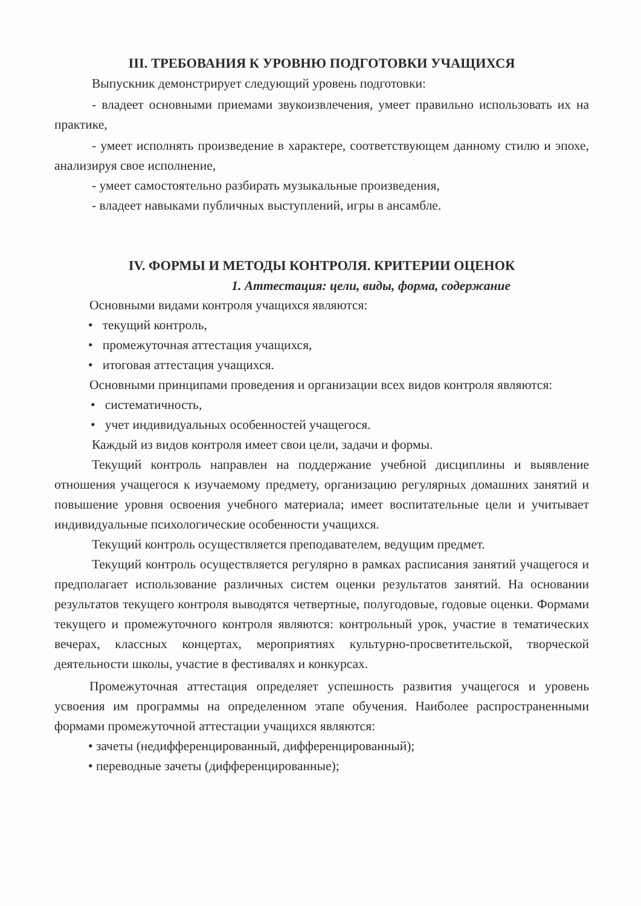III. ТРЕБОВАНИЯ К УРОВНЮ ПОДГОТОВКИ УЧАЩИХСЯ
Выпускник демонстрирует следующий уровень подготовки:
- владеет основными приемами звукоизвлечения, умеет правильно использовать их на практике,
- умеет исполнять произведение в характере, соответствующем данному стилю и эпохе, анализируя свое исполнение,
- умеет самостоятельно разбирать музыкальные произведения,
- владеет навыками публичных выступлений, игры в ансамбле.
IV. ФОРМЫ И МЕТОДЫ КОНТРОЛЯ. КРИТЕРИИ ОЦЕНОК
1. Аттестация: цели, виды, форма, содержание
Основными видами контроля учащихся являются:
• текущий контроль,
• промежуточная аттестация учащихся,
• итоговая аттестация учащихся.
Основными принципами проведения и организации всех видов контроля являются:
• систематичность,
• учет индивидуальных особенностей учащегося.
Каждый из видов контроля имеет свои цели, задачи и формы.
Текущий контроль направлен на поддержание учебной дисциплины и выявление отношения учащегося к изучаемому предмету, организацию регулярных домашних занятий и повышение уровня освоения учебного материала; имеет воспитательные цели и учитывает индивидуальные психологические особенности учащихся.
Текущий контроль осуществляется преподавателем, ведущим предмет.
Текущий контроль осуществляется регулярно в рамках расписания занятий учащегося и предполагает использование различных систем оценки результатов занятий. На основании результатов текущего контроля выводятся четвертные, полугодовые, годовые оценки. Формами текущего и промежуточного контроля являются: контрольный урок, участие в тематических вечерах, классных концертах, мероприятиях культурно-просветительской, творческой деятельности школы, участие в фестивалях и конкурсах.
Промежуточная аттестация определяет успешность развития учащегося и уровень усвоения им программы на определенном этапе обучения. Наиболее распространенными формами промежуточной аттестации учащихся являются:
• зачеты (недифференцированный, дифференцированный);
• переводные зачеты (дифференцированные);